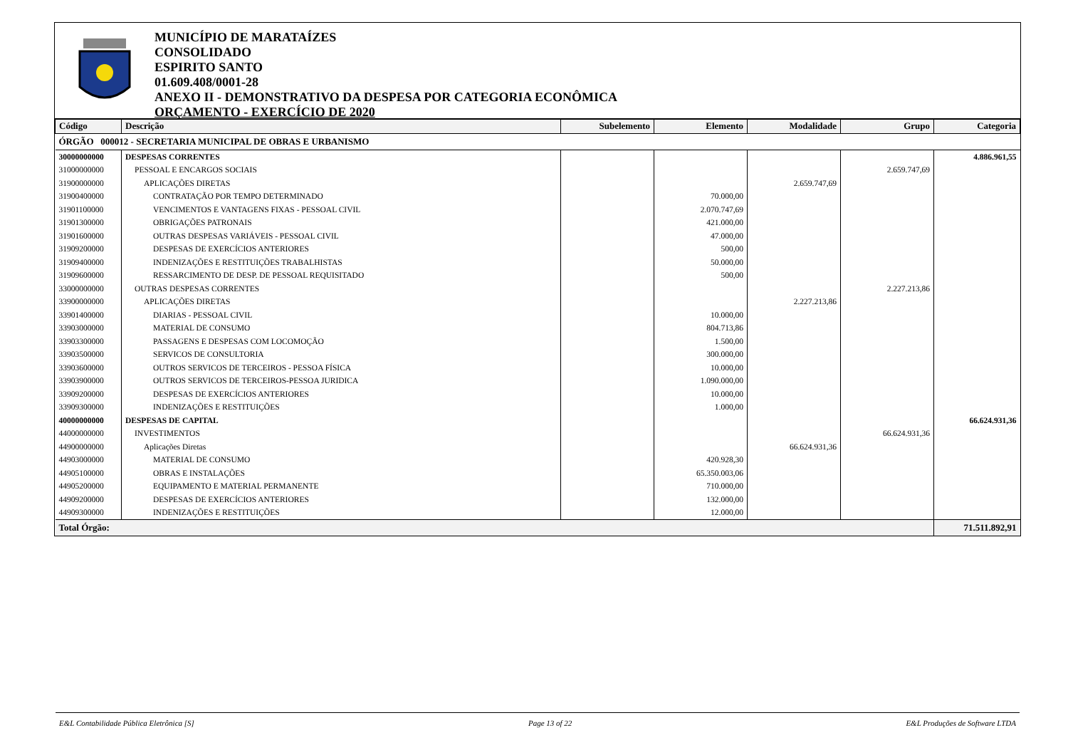MUNICÍPIO DE MARATAÍZES
CONSOLIDADO
ESPIRITO SANTO
01.609.408/0001-28
ANEXO II - DEMONSTRATIVO DA DESPESA POR CATEGORIA ECONÔMICA
ORÇAMENTO - EXERCÍCIO DE 2020
| Código | Descrição | Subelemento | Elemento | Modalidade | Grupo | Categoria |
| --- | --- | --- | --- | --- | --- | --- |
| ÓRGÃO 000012 - SECRETARIA MUNICIPAL DE OBRAS E URBANISMO | | | | | | |
| 30000000000 | DESPESAS CORRENTES | | | | | 4.886.961,55 |
| 31000000000 | PESSOAL E ENCARGOS SOCIAIS | | | | 2.659.747,69 | |
| 31900000000 | APLICAÇÕES DIRETAS | | | 2.659.747,69 | | |
| 31900400000 | CONTRATAÇÃO POR TEMPO DETERMINADO | | 70.000,00 | | | |
| 31901100000 | VENCIMENTOS E VANTAGENS FIXAS - PESSOAL CIVIL | | 2.070.747,69 | | | |
| 31901300000 | OBRIGAÇÕES PATRONAIS | | 421.000,00 | | | |
| 31901600000 | OUTRAS DESPESAS VARIÁVEIS - PESSOAL CIVIL | | 47.000,00 | | | |
| 31909200000 | DESPESAS DE EXERCÍCIOS ANTERIORES | | 500,00 | | | |
| 31909400000 | INDENIZAÇÕES E RESTITUIÇÕES TRABALHISTAS | | 50.000,00 | | | |
| 31909600000 | RESSARCIMENTO DE DESP. DE PESSOAL REQUISITADO | | 500,00 | | | |
| 33000000000 | OUTRAS DESPESAS CORRENTES | | | | 2.227.213,86 | |
| 33900000000 | APLICAÇÕES DIRETAS | | | 2.227.213,86 | | |
| 33901400000 | DIARIAS - PESSOAL CIVIL | | 10.000,00 | | | |
| 33903000000 | MATERIAL DE CONSUMO | | 804.713,86 | | | |
| 33903300000 | PASSAGENS E DESPESAS COM LOCOMOÇÃO | | 1.500,00 | | | |
| 33903500000 | SERVICOS DE CONSULTORIA | | 300.000,00 | | | |
| 33903600000 | OUTROS SERVICOS DE TERCEIROS - PESSOA FÍSICA | | 10.000,00 | | | |
| 33903900000 | OUTROS SERVICOS DE TERCEIROS-PESSOA JURIDICA | | 1.090.000,00 | | | |
| 33909200000 | DESPESAS DE EXERCÍCIOS ANTERIORES | | 10.000,00 | | | |
| 33909300000 | INDENIZAÇÕES E RESTITUIÇÕES | | 1.000,00 | | | |
| 40000000000 | DESPESAS DE CAPITAL | | | | | 66.624.931,36 |
| 44000000000 | INVESTIMENTOS | | | | 66.624.931,36 | |
| 44900000000 | Aplicações Diretas | | | 66.624.931,36 | | |
| 44903000000 | MATERIAL DE CONSUMO | | 420.928,30 | | | |
| 44905100000 | OBRAS E INSTALAÇÕES | | 65.350.003,06 | | | |
| 44905200000 | EQUIPAMENTO E MATERIAL PERMANENTE | | 710.000,00 | | | |
| 44909200000 | DESPESAS DE EXERCÍCIOS ANTERIORES | | 132.000,00 | | | |
| 44909300000 | INDENIZAÇÕES E RESTITUIÇÕES | | 12.000,00 | | | |
| Total Órgão: | | | | | | 71.511.892,91 |
E&L Contabilidade Pública Eletrônica [S] Page 13 of 22 E&L Produções de Software LTDA